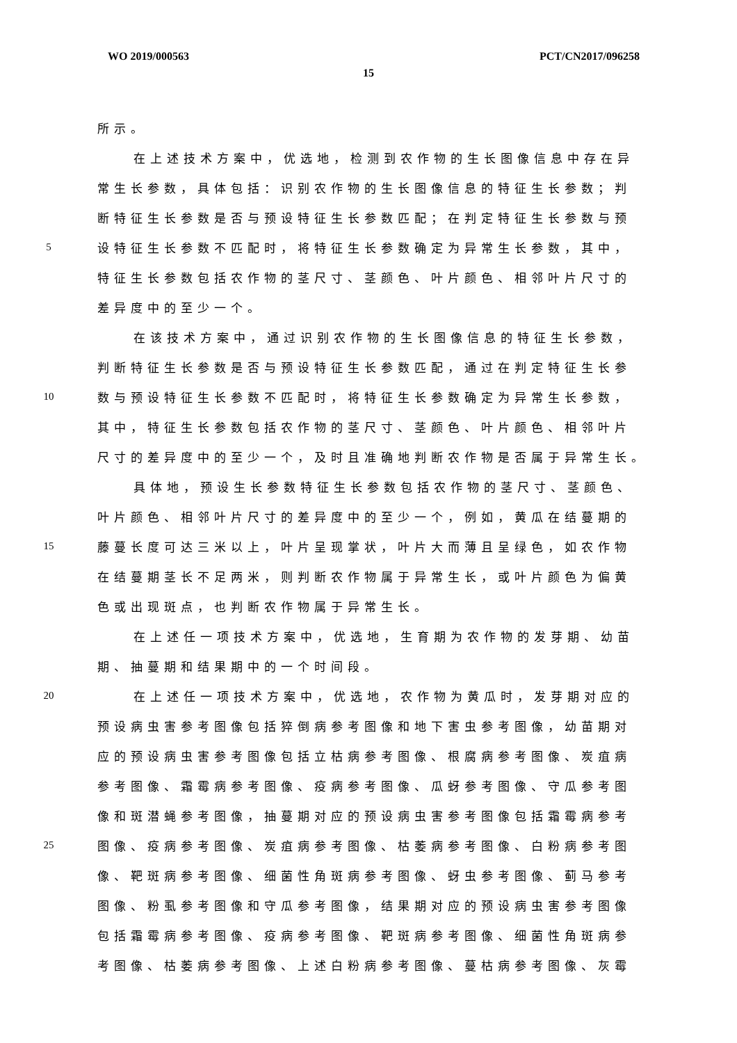WO 2019/000563 PCT/CN2017/096258
15
所示。
在上述技术方案中，优选地，检测到农作物的生长图像信息中存在异
常生长参数，具体包括：识别农作物的生长图像信息的特征生长参数；判
断特征生长参数是否与预设特征生长参数匹配；在判定特征生长参数与预
5 设特征生长参数不匹配时，将特征生长参数确定为异常生长参数，其中，
特征生长参数包括农作物的茎尺寸、茎颜色、叶片颜色、相邻叶片尺寸的
差异度中的至少一个。
在该技术方案中，通过识别农作物的生长图像信息的特征生长参数，
判断特征生长参数是否与预设特征生长参数匹配，通过在判定特征生长参
10 数与预设特征生长参数不匹配时，将特征生长参数确定为异常生长参数，
其中，特征生长参数包括农作物的茎尺寸、茎颜色、叶片颜色、相邻叶片
尺寸的差异度中的至少一个，及时且准确地判断农作物是否属于异常生长。
具体地，预设生长参数特征生长参数包括农作物的茎尺寸、茎颜色、
叶片颜色、相邻叶片尺寸的差异度中的至少一个，例如，黄瓜在结蔓期的
15 藤蔓长度可达三米以上，叶片呈现掌状，叶片大而薄且呈绿色，如农作物
在结蔓期茎长不足两米，则判断农作物属于异常生长，或叶片颜色为偏黄
色或出现斑点，也判断农作物属于异常生长。
在上述任一项技术方案中，优选地，生育期为农作物的发芽期、幼苗
期、抽蔓期和结果期中的一个时间段。
20 在上述任一项技术方案中，优选地，农作物为黄瓜时，发芽期对应的
预设病虫害参考图像包括猝倒病参考图像和地下害虫参考图像，幼苗期对
应的预设病虫害参考图像包括立枯病参考图像、根腐病参考图像、炭疽病
参考图像、霜霉病参考图像、疫病参考图像、瓜蚜参考图像、守瓜参考图
像和斑潜蝇参考图像，抽蔓期对应的预设病虫害参考图像包括霜霉病参考
25 图像、疫病参考图像、炭疽病参考图像、枯萎病参考图像、白粉病参考图
像、靶斑病参考图像、细菌性角斑病参考图像、蚜虫参考图像、蓟马参考
图像、粉虱参考图像和守瓜参考图像，结果期对应的预设病虫害参考图像
包括霜霉病参考图像、疫病参考图像、靶斑病参考图像、细菌性角斑病参
考图像、枯萎病参考图像、上述白粉病参考图像、蔓枯病参考图像、灰霉